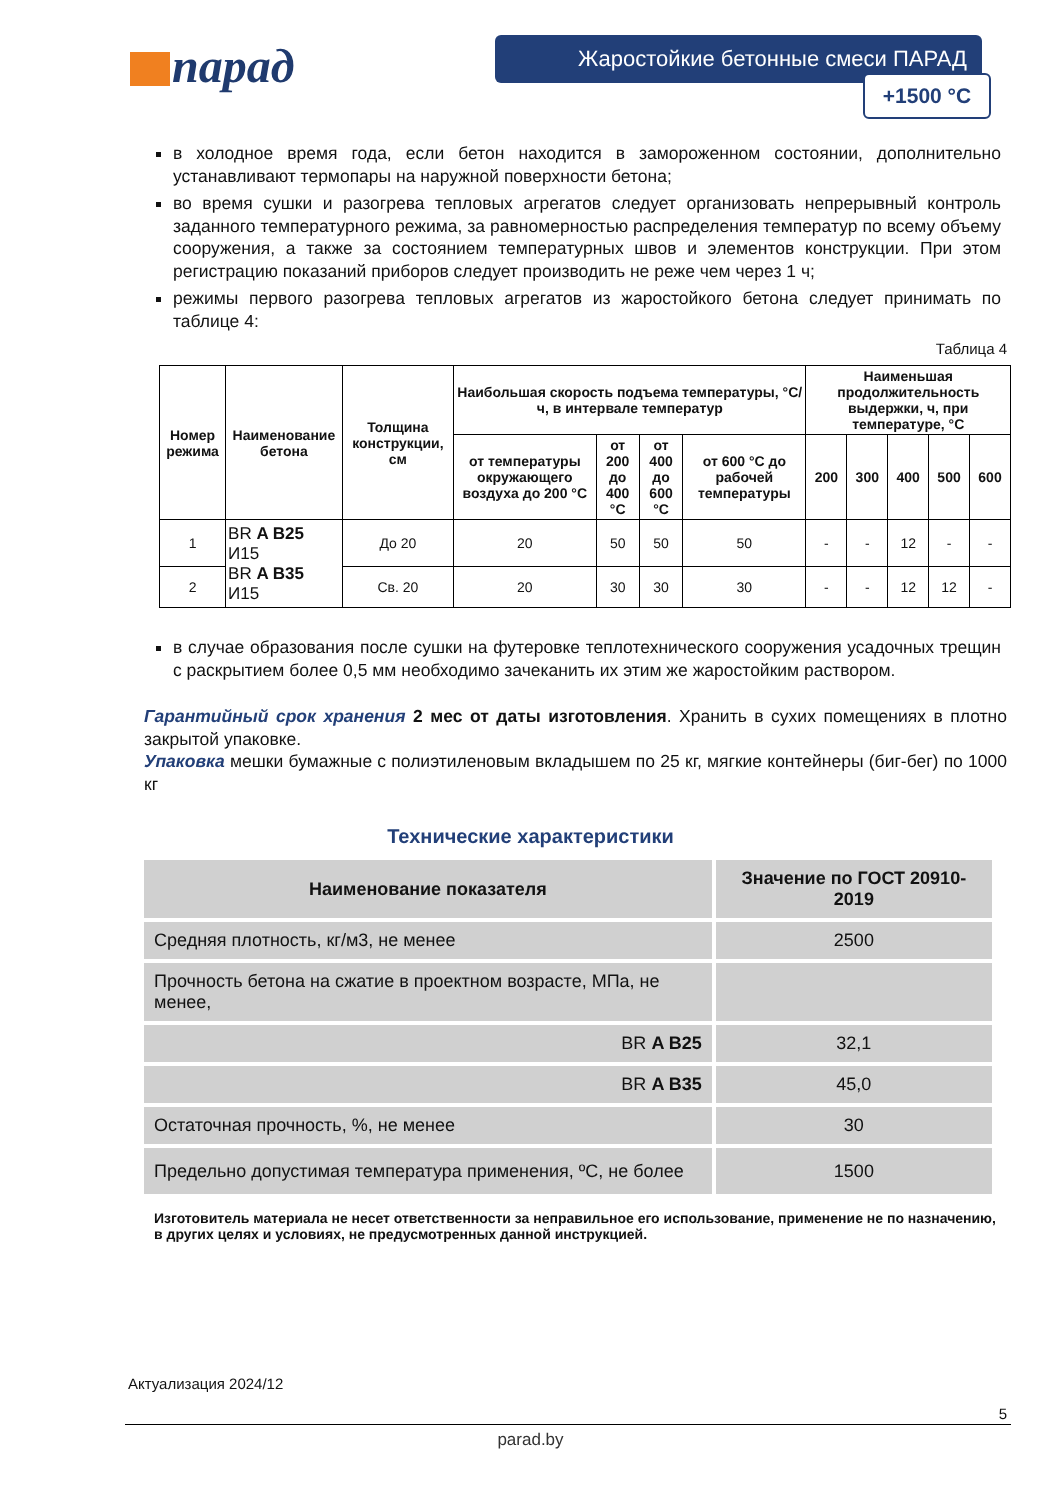парад Жаростойкие бетонные смеси ПАРАД
+1500 °C
в холодное время года, если бетон находится в замороженном состоянии, дополнительно устанавливают термопары на наружной поверхности бетона;
во время сушки и разогрева тепловых агрегатов следует организовать непрерывный контроль заданного температурного режима, за равномерностью распределения температур по всему объему сооружения, а также за состоянием температурных швов и элементов конструкции. При этом регистрацию показаний приборов следует производить не реже чем через 1 ч;
режимы первого разогрева тепловых агрегатов из жаростойкого бетона следует принимать по таблице 4:
Таблица 4
| Номер режима | Наименование бетона | Толщина конструкции, см | Наибольшая скорость подъема температуры, °С/ч, в интервале температур | | | | Наименьшая продолжительность выдержки, ч, при температуре, °С | | | | |
| --- | --- | --- | --- | --- | --- | --- | --- | --- | --- | --- | --- |
| | | | от температуры окружающего воздуха до 200 °С | от 200 до 400 °С | от 400 до 600 °С | от 600 °С до рабочей температуры | 200 | 300 | 400 | 500 | 600 |
| 1 | BR A B25 И15 BR A B35 И15 | До 20 | 20 | 50 | 50 | 50 | - | - | 12 | - | - |
| 2 | | Св. 20 | 20 | 30 | 30 | 30 | - | - | 12 | 12 | - |
в случае образования после сушки на футеровке теплотехнического сооружения усадочных трещин с раскрытием более 0,5 мм необходимо зачеканить их этим же жаростойким раствором.
Гарантийный срок хранения 2 мес от даты изготовления. Хранить в сухих помещениях в плотно закрытой упаковке.
Упаковка мешки бумажные с полиэтиленовым вкладышем по 25 кг, мягкие контейнеры (биг-бег) по 1000 кг
Технические характеристики
| Наименование показателя | Значение по ГОСТ 20910-2019 |
| --- | --- |
| Средняя плотность, кг/м3, не менее | 2500 |
| Прочность бетона на сжатие в проектном возрасте, МПа, не менее, | |
| BR A B25 | 32,1 |
| BR A B35 | 45,0 |
| Остаточная прочность, %, не менее | 30 |
| Предельно допустимая температура применения, ºС, не более | 1500 |
Изготовитель материала не несет ответственности за неправильное его использование, применение не по назначению, в других целях и условиях, не предусмотренных данной инструкцией.
Актуализация 2024/12
5
parad.by